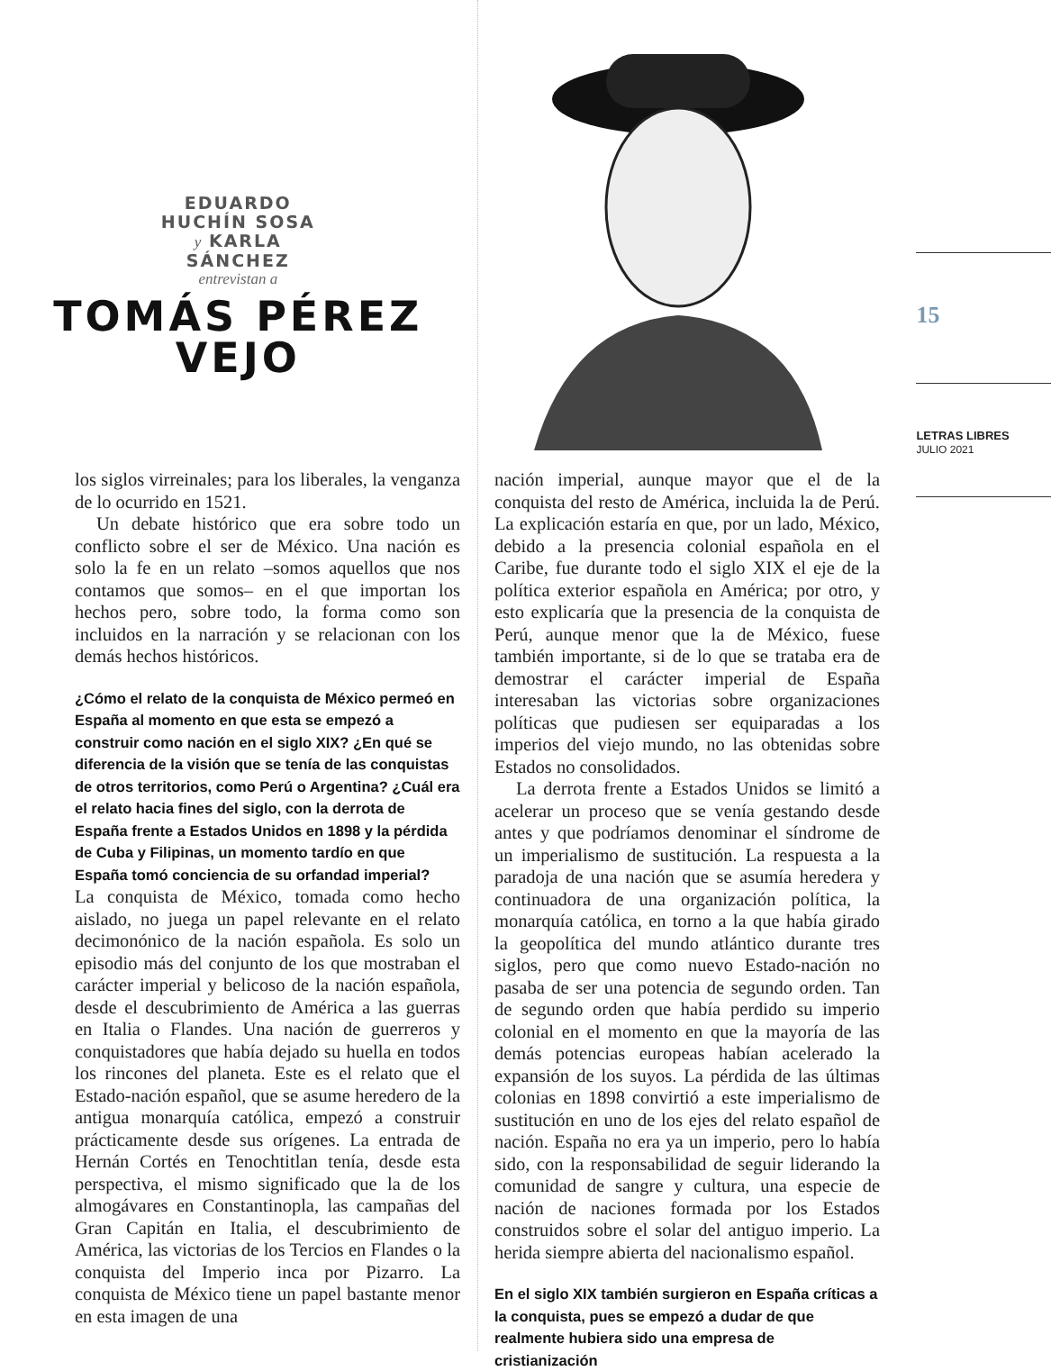EDUARDO
HUCHÍN SOSA
y KARLA
SÁNCHEZ
entrevistan a
TOMÁS PÉREZ
VEJO
15
LETRAS LIBRES
JULIO 2021
los siglos virreinales; para los liberales, la venganza de lo ocurrido en 1521.
Un debate histórico que era sobre todo un conflicto sobre el ser de México. Una nación es solo la fe en un relato –somos aquellos que nos contamos que somos– en el que importan los hechos pero, sobre todo, la forma como son incluidos en la narración y se relacionan con los demás hechos históricos.
¿Cómo el relato de la conquista de México permeó en España al momento en que esta se empezó a construir como nación en el siglo XIX? ¿En qué se diferencia de la visión que se tenía de las conquistas de otros territorios, como Perú o Argentina? ¿Cuál era el relato hacia fines del siglo, con la derrota de España frente a Estados Unidos en 1898 y la pérdida de Cuba y Filipinas, un momento tardío en que España tomó conciencia de su orfandad imperial?
La conquista de México, tomada como hecho aislado, no juega un papel relevante en el relato decimonónico de la nación española. Es solo un episodio más del conjunto de los que mostraban el carácter imperial y belicoso de la nación española, desde el descubrimiento de América a las guerras en Italia o Flandes. Una nación de guerreros y conquistadores que había dejado su huella en todos los rincones del planeta. Este es el relato que el Estado-nación español, que se asume heredero de la antigua monarquía católica, empezó a construir prácticamente desde sus orígenes. La entrada de Hernán Cortés en Tenochtitlan tenía, desde esta perspectiva, el mismo significado que la de los almogávares en Constantinopla, las campañas del Gran Capitán en Italia, el descubrimiento de América, las victorias de los Tercios en Flandes o la conquista del Imperio inca por Pizarro. La conquista de México tiene un papel bastante menor en esta imagen de una
nación imperial, aunque mayor que el de la conquista del resto de América, incluida la de Perú. La explicación estaría en que, por un lado, México, debido a la presencia colonial española en el Caribe, fue durante todo el siglo XIX el eje de la política exterior española en América; por otro, y esto explicaría que la presencia de la conquista de Perú, aunque menor que la de México, fuese también importante, si de lo que se trataba era de demostrar el carácter imperial de España interesaban las victorias sobre organizaciones políticas que pudiesen ser equiparadas a los imperios del viejo mundo, no las obtenidas sobre Estados no consolidados.
La derrota frente a Estados Unidos se limitó a acelerar un proceso que se venía gestando desde antes y que podríamos denominar el síndrome de un imperialismo de sustitución. La respuesta a la paradoja de una nación que se asumía heredera y continuadora de una organización política, la monarquía católica, en torno a la que había girado la geopolítica del mundo atlántico durante tres siglos, pero que como nuevo Estado-nación no pasaba de ser una potencia de segundo orden. Tan de segundo orden que había perdido su imperio colonial en el momento en que la mayoría de las demás potencias europeas habían acelerado la expansión de los suyos. La pérdida de las últimas colonias en 1898 convirtió a este imperialismo de sustitución en uno de los ejes del relato español de nación. España no era ya un imperio, pero lo había sido, con la responsabilidad de seguir liderando la comunidad de sangre y cultura, una especie de nación de naciones formada por los Estados construidos sobre el solar del antiguo imperio. La herida siempre abierta del nacionalismo español.
En el siglo XIX también surgieron en España críticas a la conquista, pues se empezó a dudar de que realmente hubiera sido una empresa de cristianización